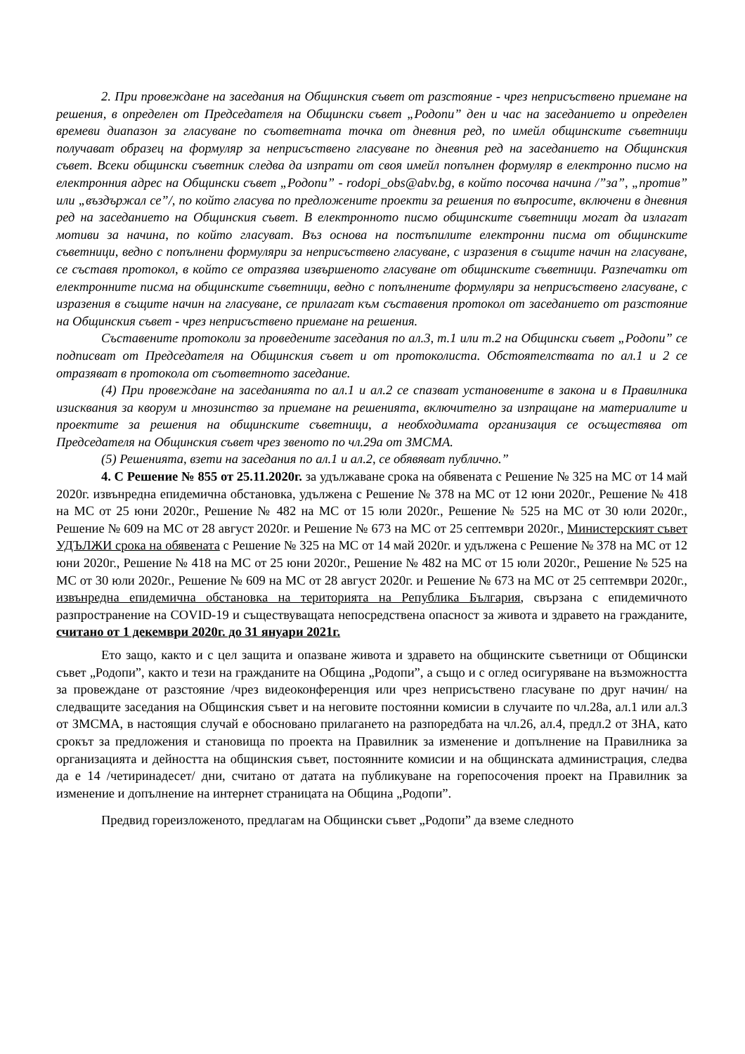2. При провеждане на заседания на Общинския съвет от разстояние - чрез неприсъствено приемане на решения, в определен от Председателя на Общински съвет „Родопи” ден и час на заседанието и определен времеви диапазон за гласуване по съответната точка от дневния ред, по имейл общинските съветници получават образец на формуляр за неприсъствено гласуване по дневния ред на заседанието на Общинския съвет. Всеки общински съветник следва да изпрати от своя имейл попълнен формуляр в електронно писмо на електронния адрес на Общински съвет „Родопи” - rodopi_obs@abv.bg, в който посочва начина /”за”, „против” или „въздържал се”/, по който гласува по предложените проекти за решения по въпросите, включени в дневния ред на заседанието на Общинския съвет. В електронното писмо общинските съветници могат да излагат мотиви за начина, по който гласуват. Въз основа на постъпилите електронни писма от общинските съветници, ведно с попълнени формуляри за неприсъствено гласуване, с изразения в същите начин на гласуване, се съставя протокол, в който се отразява извършеното гласуване от общинските съветници. Разпечатки от електронните писма на общинските съветници, ведно с попълнените формуляри за неприсъствено гласуване, с изразения в същите начин на гласуване, се прилагат към съставения протокол от заседанието от разстояние на Общинския съвет - чрез неприсъствено приемане на решения.
Съставените протоколи за проведените заседания по ал.3, т.1 или т.2 на Общински съвет „Родопи” се подписват от Председателя на Общинския съвет и от протоколиста. Обстоятелствата по ал.1 и 2 се отразяват в протокола от съответното заседание.
(4) При провеждане на заседанията по ал.1 и ал.2 се спазват установените в закона и в Правилника изисквания за кворум и мнозинство за приемане на решенията, включително за изпращане на материалите и проектите за решения на общинските съветници, а необходимата организация се осъществява от Председателя на Общинския съвет чрез звеното по чл.29а от ЗМСМА.
(5) Решенията, взети на заседания по ал.1 и ал.2, се обявяват публично.”
4. С Решение № 855 от 25.11.2020г. за удължаване срока на обявената с Решение № 325 на МС от 14 май 2020г. извънредна епидемична обстановка, удължена с Решение № 378 на МС от 12 юни 2020г., Решение № 418 на МС от 25 юни 2020г., Решение № 482 на МС от 15 юли 2020г., Решение № 525 на МС от 30 юли 2020г., Решение № 609 на МС от 28 август 2020г. и Решение № 673 на МС от 25 септември 2020г., Министерският съвет УДЪЛЖИ срока на обявената с Решение № 325 на МС от 14 май 2020г. и удължена с Решение № 378 на МС от 12 юни 2020г., Решение № 418 на МС от 25 юни 2020г., Решение № 482 на МС от 15 юли 2020г., Решение № 525 на МС от 30 юли 2020г., Решение № 609 на МС от 28 август 2020г. и Решение № 673 на МС от 25 септември 2020г., извънредна епидемична обстановка на територията на Република България, свързана с епидемичното разпространение на COVID-19 и съществуващата непосредствена опасност за живота и здравето на гражданите, считано от 1 декември 2020г. до 31 януари 2021г.
Ето защо, както и с цел защита и опазване живота и здравето на общинските съветници от Общински съвет „Родопи”, както и тези на гражданите на Община „Родопи”, а също и с оглед осигуряване на възможността за провеждане от разстояние /чрез видеоконференция или чрез неприсъствено гласуване по друг начин/ на следващите заседания на Общинския съвет и на неговите постоянни комисии в случаите по чл.28а, ал.1 или ал.3 от ЗМСМА, в настоящия случай е обосновано прилагането на разпоредбата на чл.26, ал.4, предл.2 от ЗНА, като срокът за предложения и становища по проекта на Правилник за изменение и допълнение на Правилника за организацията и дейността на общинския съвет, постоянните комисии и на общинската администрация, следва да е 14 /четиринадесет/ дни, считано от датата на публикуване на горепосочения проект на Правилник за изменение и допълнение на интернет страницата на Община „Родопи”.
Предвид гореизложеното, предлагам на Общински съвет „Родопи” да вземе следното